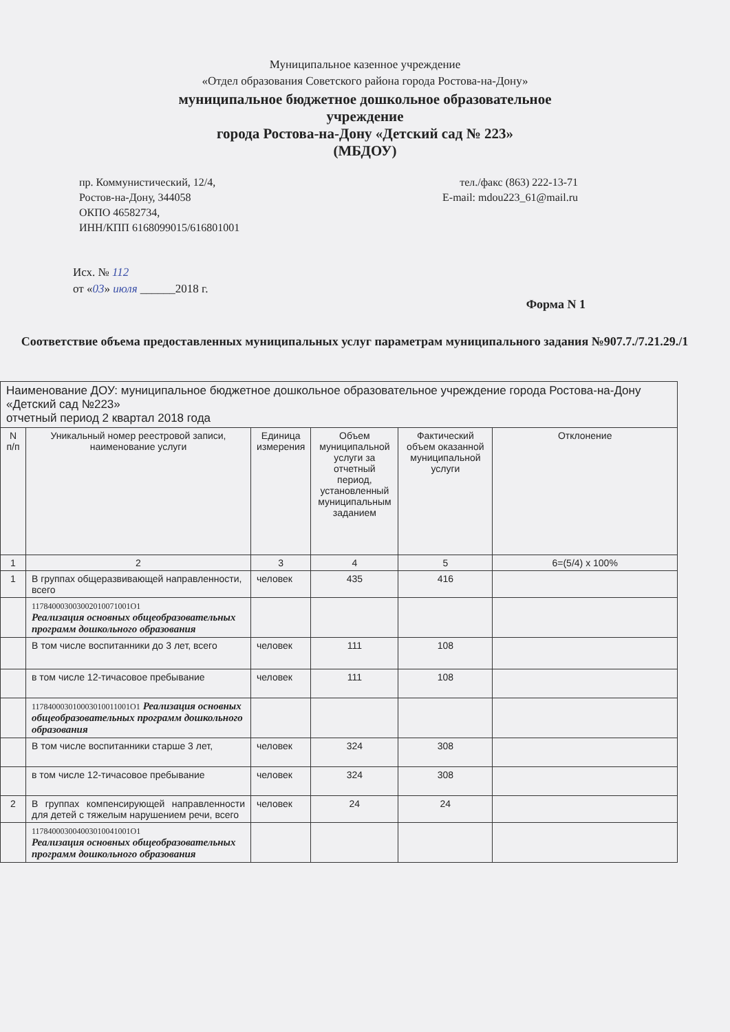Муниципальное казенное учреждение
«Отдел образования Советского района города Ростова-на-Дону»
муниципальное бюджетное дошкольное образовательное
учреждение
города Ростова-на-Дону «Детский сад № 223»
(МБДОУ)
пр. Коммунистический, 12/4,
Ростов-на-Дону, 344058
ОКПО 46582734,
ИНН/КПП 6168099015/616801001
тел./факс (863) 222-13-71
E-mail: mdou223_61@mail.ru
Исх. № 112
от «03» июля ______2018 г.
Форма N 1
Соответствие объема предоставленных муниципальных услуг параметрам муниципального задания №907.7./7.21.29./1
| Наименование ДОУ: муниципальное бюджетное дошкольное образовательное учреждение города Ростова-на-Дону «Детский сад №223» отчетный период 2 квартал 2018 года | | | | | |
| N п/п | Уникальный номер реестровой записи, наименование услуги | Единица измерения | Объем муниципальной услуги за отчетный период, установленный муниципальным заданием | Фактический объем оказанной муниципальной услуги | Отклонение |
| 1 | 2 | 3 | 4 | 5 | 6=(5/4) x 100% |
| 1 | В группах общеразвивающей направленности, всего | человек | 435 | 416 | |
| | 117840003003002010071001О1 Реализация основных общеобразовательных программ дошкольного образования | | | | |
| | В том числе воспитанники до 3 лет, всего | человек | 111 | 108 | |
| | в том числе 12-тичасовое пребывание | человек | 111 | 108 | |
| | 117840003010003010011001О1 Реализация основных общеобразовательных программ дошкольного образования | | | | |
| | В том числе воспитанники старше 3 лет, | человек | 324 | 308 | |
| | в том числе 12-тичасовое пребывание | человек | 324 | 308 | |
| 2 | В группах компенсирующей направленности для детей с тяжелым нарушением речи, всего | человек | 24 | 24 | |
| | 117840003004003010041001О1 Реализация основных общеобразовательных программ дошкольного образования | | | | |